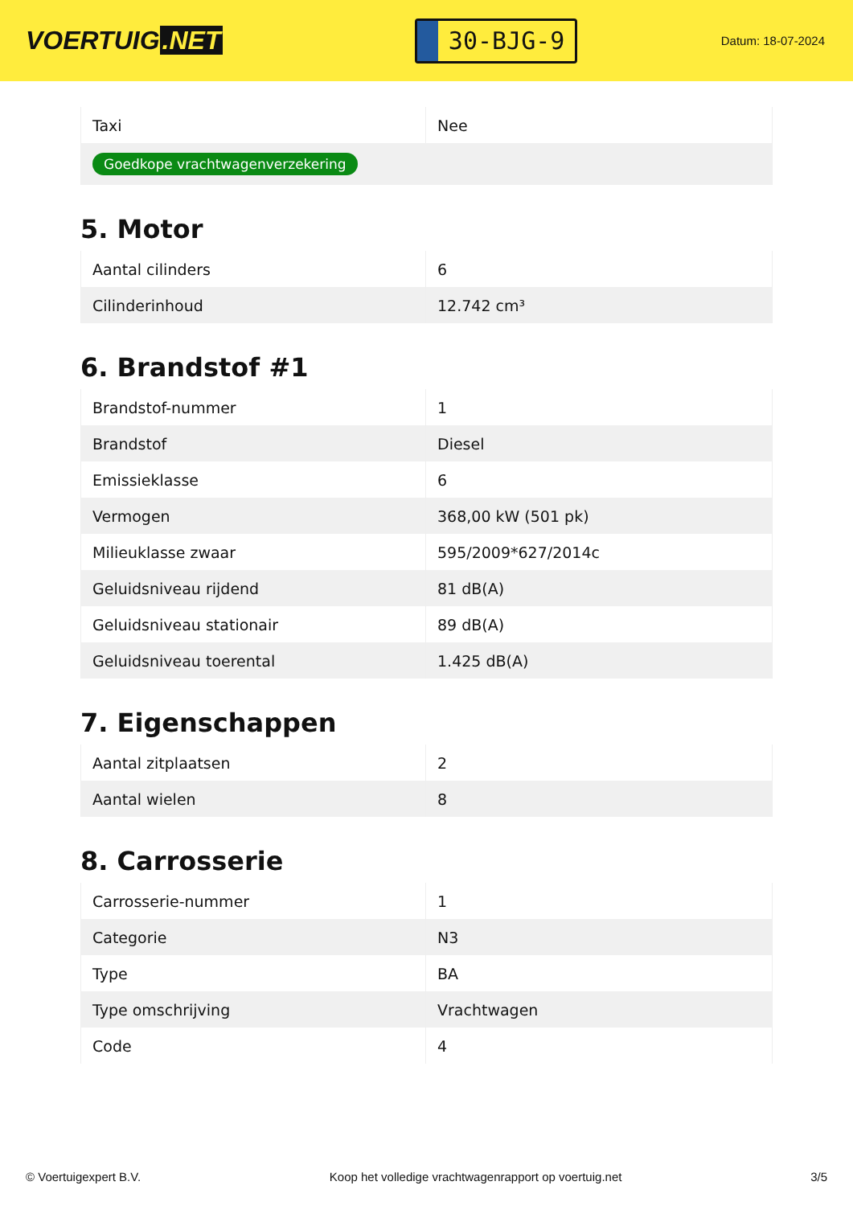VOERTUIG.NET
30-BJG-9
Datum: 18-07-2024
| Taxi | Nee |
| Goedkope vrachtwagenverzekering | |
5. Motor
| Aantal cilinders | 6 |
| Cilinderinhoud | 12.742 cm³ |
6. Brandstof #1
| Brandstof-nummer | 1 |
| Brandstof | Diesel |
| Emissieklasse | 6 |
| Vermogen | 368,00 kW (501 pk) |
| Milieuklasse zwaar | 595/2009*627/2014c |
| Geluidsniveau rijdend | 81 dB(A) |
| Geluidsniveau stationair | 89 dB(A) |
| Geluidsniveau toerental | 1.425 dB(A) |
7. Eigenschappen
| Aantal zitplaatsen | 2 |
| Aantal wielen | 8 |
8. Carrosserie
| Carrosserie-nummer | 1 |
| Categorie | N3 |
| Type | BA |
| Type omschrijving | Vrachtwagen |
| Code | 4 |
© Voertuigexpert B.V. Koop het volledige vrachtwagenrapport op voertuig.net 3/5